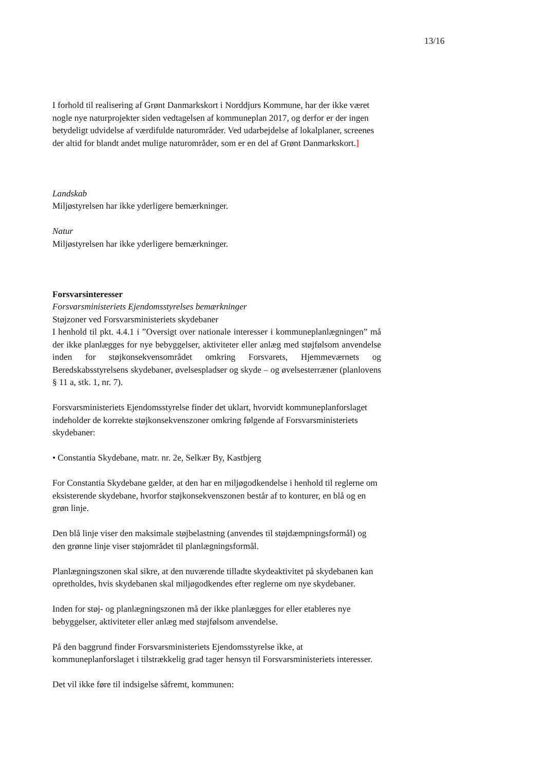13/16
I forhold til realisering af Grønt Danmarkskort i Norddjurs Kommune, har der ikke været nogle nye naturprojekter siden vedtagelsen af kommuneplan 2017, og derfor er der ingen betydeligt udvidelse af værdifulde naturområder. Ved udarbejdelse af lokalplaner, screenes der altid for blandt andet mulige naturområder, som er en del af Grønt Danmarkskort.]
Landskab
Miljøstyrelsen har ikke yderligere bemærkninger.
Natur
Miljøstyrelsen har ikke yderligere bemærkninger.
Forsvarsinteresser
Forsvarsministeriets Ejendomsstyrelses bemærkninger
Støjzoner ved Forsvarsministeriets skydebaner
I henhold til pkt. 4.4.1 i ”Oversigt over nationale interesser i kommuneplanlægningen” må der ikke planlægges for nye bebyggelser, aktiviteter eller anlæg med støjfølsom anvendelse inden for støjkonsekvensområdet omkring Forsvarets, Hjemmeværnets og Beredskabsstyrelsens skydebaner, øvelsespladser og skyde – og øvelsesterræner (planlovens § 11 a, stk. 1, nr. 7).
Forsvarsministeriets Ejendomsstyrelse finder det uklart, hvorvidt kommuneplanforslaget indeholder de korrekte støjkonsekvenszoner omkring følgende af Forsvarsministeriets skydebaner:
• Constantia Skydebane, matr. nr. 2e, Selkær By, Kastbjerg
For Constantia Skydebane gælder, at den har en miljøgodkendelse i henhold til reglerne om eksisterende skydebane, hvorfor støjkonsekvenszonen består af to konturer, en blå og en grøn linje.
Den blå linje viser den maksimale støjbelastning (anvendes til støjdæmpningsformål) og den grønne linje viser støjområdet til planlægningsformål.
Planlægningszonen skal sikre, at den nuværende tilladte skydeaktivitet på skydebanen kan opretholdes, hvis skydebanen skal miljøgodkendes efter reglerne om nye skydebaner.
Inden for støj- og planlægningszonen må der ikke planlægges for eller etableres nye bebyggelser, aktiviteter eller anlæg med støjfølsom anvendelse.
På den baggrund finder Forsvarsministeriets Ejendomsstyrelse ikke, at kommuneplanforslaget i tilstrækkelig grad tager hensyn til Forsvarsministeriets interesser.
Det vil ikke føre til indsigelse såfremt, kommunen: